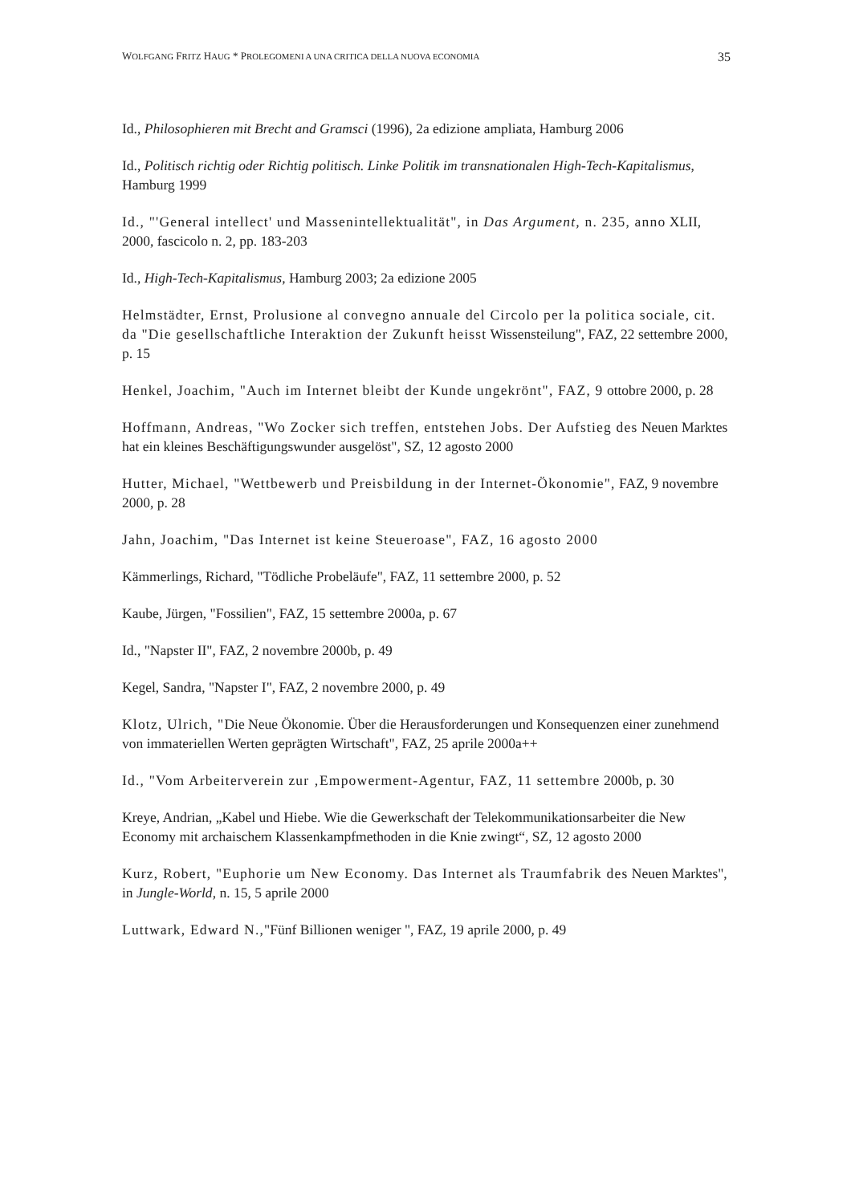WOLFGANG FRITZ HAUG * PROLEGOMENI A UNA CRITICA DELLA NUOVA ECONOMIA 35
Id., Philosophieren mit Brecht and Gramsci (1996), 2a edizione ampliata, Hamburg 2006
Id., Politisch richtig oder Richtig politisch. Linke Politik im transnationalen High-Tech-Kapitalismus, Hamburg 1999
Id., "'General intellect' und Massenintellektualität", in Das Argument, n. 235, anno XLII, 2000, fascicolo n. 2, pp. 183-203
Id., High-Tech-Kapitalismus, Hamburg 2003; 2a edizione 2005
Helmstädter, Ernst, Prolusione al convegno annuale del Circolo per la politica sociale, cit. da "Die gesellschaftliche Interaktion der Zukunft heisst Wissensteilung", FAZ, 22 settembre 2000, p. 15
Henkel, Joachim, "Auch im Internet bleibt der Kunde ungekrönt", FAZ, 9 ottobre 2000, p. 28
Hoffmann, Andreas, "Wo Zocker sich treffen, entstehen Jobs. Der Aufstieg des Neuen Marktes hat ein kleines Beschäftigungswunder ausgelöst", SZ, 12 agosto 2000
Hutter, Michael, "Wettbewerb und Preisbildung in der Internet-Ökonomie", FAZ, 9 novembre 2000, p. 28
Jahn, Joachim, "Das Internet ist keine Steueroase", FAZ, 16 agosto 2000
Kämmerlings, Richard, "Tödliche Probeläufe", FAZ, 11 settembre 2000, p. 52
Kaube, Jürgen, "Fossilien", FAZ, 15 settembre 2000a, p. 67
Id., "Napster II", FAZ, 2 novembre 2000b, p. 49
Kegel, Sandra, "Napster I", FAZ, 2 novembre 2000, p. 49
Klotz, Ulrich, "Die Neue Ökonomie. Über die Herausforderungen und Konsequenzen einer zunehmend von immateriellen Werten geprägten Wirtschaft", FAZ, 25 aprile 2000a++
Id., "Vom Arbeiterverein zur ‚Empowerment-Agentur, FAZ, 11 settembre 2000b, p. 30
Kreye, Andrian, „Kabel und Hiebe. Wie die Gewerkschaft der Telekommunikationsarbeiter die New Economy mit archaischem Klassenkampfmethoden in die Knie zwingt“, SZ, 12 agosto 2000
Kurz, Robert, "Euphorie um New Economy. Das Internet als Traumfabrik des Neuen Marktes", in Jungle-World, n. 15, 5 aprile 2000
Luttwark, Edward N.,"Fünf Billionen weniger ", FAZ, 19 aprile 2000, p. 49